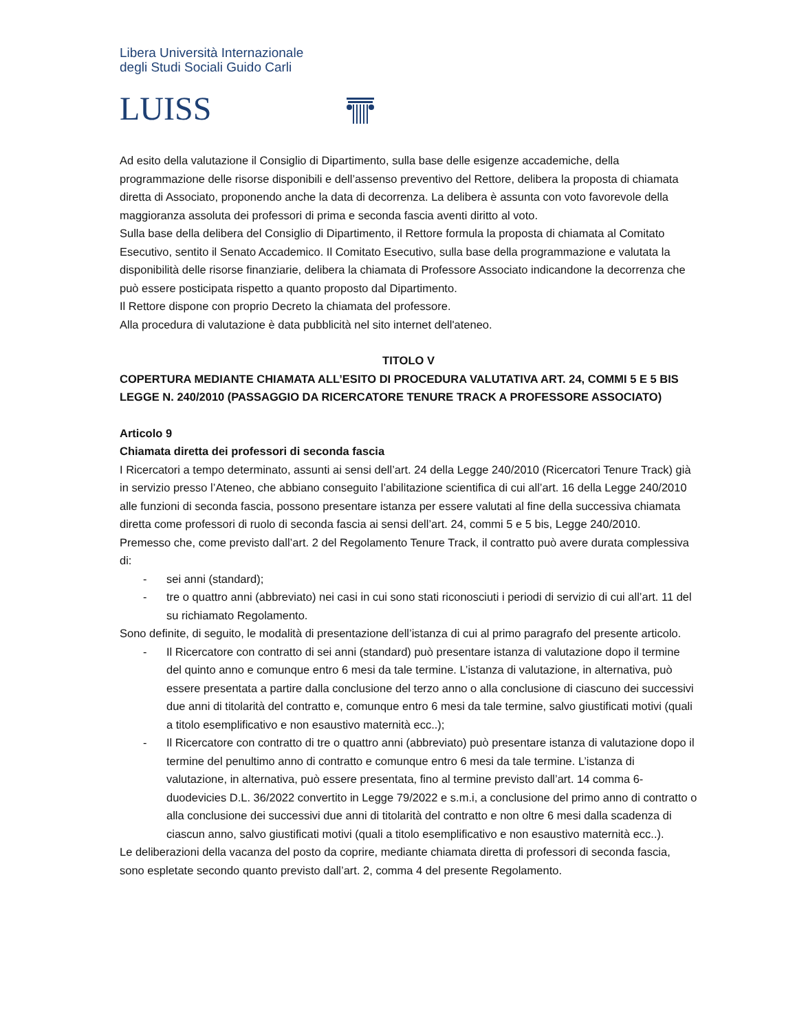Libera Università Internazionale
degli Studi Sociali Guido Carli
LUISS
Ad esito della valutazione il Consiglio di Dipartimento, sulla base delle esigenze accademiche, della programmazione delle risorse disponibili e dell’assenso preventivo del Rettore, delibera la proposta di chiamata diretta di Associato, proponendo anche la data di decorrenza. La delibera è assunta con voto favorevole della maggioranza assoluta dei professori di prima e seconda fascia aventi diritto al voto.
Sulla base della delibera del Consiglio di Dipartimento, il Rettore formula la proposta di chiamata al Comitato Esecutivo, sentito il Senato Accademico. Il Comitato Esecutivo, sulla base della programmazione e valutata la disponibilità delle risorse finanziarie, delibera la chiamata di Professore Associato indicandone la decorrenza che può essere posticipata rispetto a quanto proposto dal Dipartimento.
Il Rettore dispone con proprio Decreto la chiamata del professore.
Alla procedura di valutazione è data pubblicità nel sito internet dell'ateneo.
TITOLO V
COPERTURA MEDIANTE CHIAMATA ALL’ESITO DI PROCEDURA VALUTATIVA ART. 24, COMMI 5 E 5 BIS LEGGE N. 240/2010 (PASSAGGIO DA RICERCATORE TENURE TRACK A PROFESSORE ASSOCIATO)
Articolo 9
Chiamata diretta dei professori di seconda fascia
I Ricercatori a tempo determinato, assunti ai sensi dell’art. 24 della Legge 240/2010 (Ricercatori Tenure Track) già in servizio presso l’Ateneo, che abbiano conseguito l’abilitazione scientifica di cui all’art. 16 della Legge 240/2010 alle funzioni di seconda fascia, possono presentare istanza per essere valutati al fine della successiva chiamata diretta come professori di ruolo di seconda fascia ai sensi dell’art. 24, commi 5 e 5 bis, Legge 240/2010.
Premesso che, come previsto dall’art. 2 del Regolamento Tenure Track, il contratto può avere durata complessiva di:
- sei anni (standard);
- tre o quattro anni (abbreviato) nei casi in cui sono stati riconosciuti i periodi di servizio di cui all’art. 11 del su richiamato Regolamento.
Sono definite, di seguito, le modalità di presentazione dell’istanza di cui al primo paragrafo del presente articolo.
- Il Ricercatore con contratto di sei anni (standard) può presentare istanza di valutazione dopo il termine del quinto anno e comunque entro 6 mesi da tale termine. L’istanza di valutazione, in alternativa, può essere presentata a partire dalla conclusione del terzo anno o alla conclusione di ciascuno dei successivi due anni di titolarità del contratto e, comunque entro 6 mesi da tale termine, salvo giustificati motivi (quali a titolo esemplificativo e non esaustivo maternità ecc..);
- Il Ricercatore con contratto di tre o quattro anni (abbreviato) può presentare istanza di valutazione dopo il termine del penultimo anno di contratto e comunque entro 6 mesi da tale termine. L’istanza di valutazione, in alternativa, può essere presentata, fino al termine previsto dall’art. 14 comma 6-duodevicies D.L. 36/2022 convertito in Legge 79/2022 e s.m.i, a conclusione del primo anno di contratto o alla conclusione dei successivi due anni di titolarità del contratto e non oltre 6 mesi dalla scadenza di ciascun anno, salvo giustificati motivi (quali a titolo esemplificativo e non esaustivo maternità ecc..).
Le deliberazioni della vacanza del posto da coprire, mediante chiamata diretta di professori di seconda fascia, sono espletate secondo quanto previsto dall’art. 2, comma 4 del presente Regolamento.